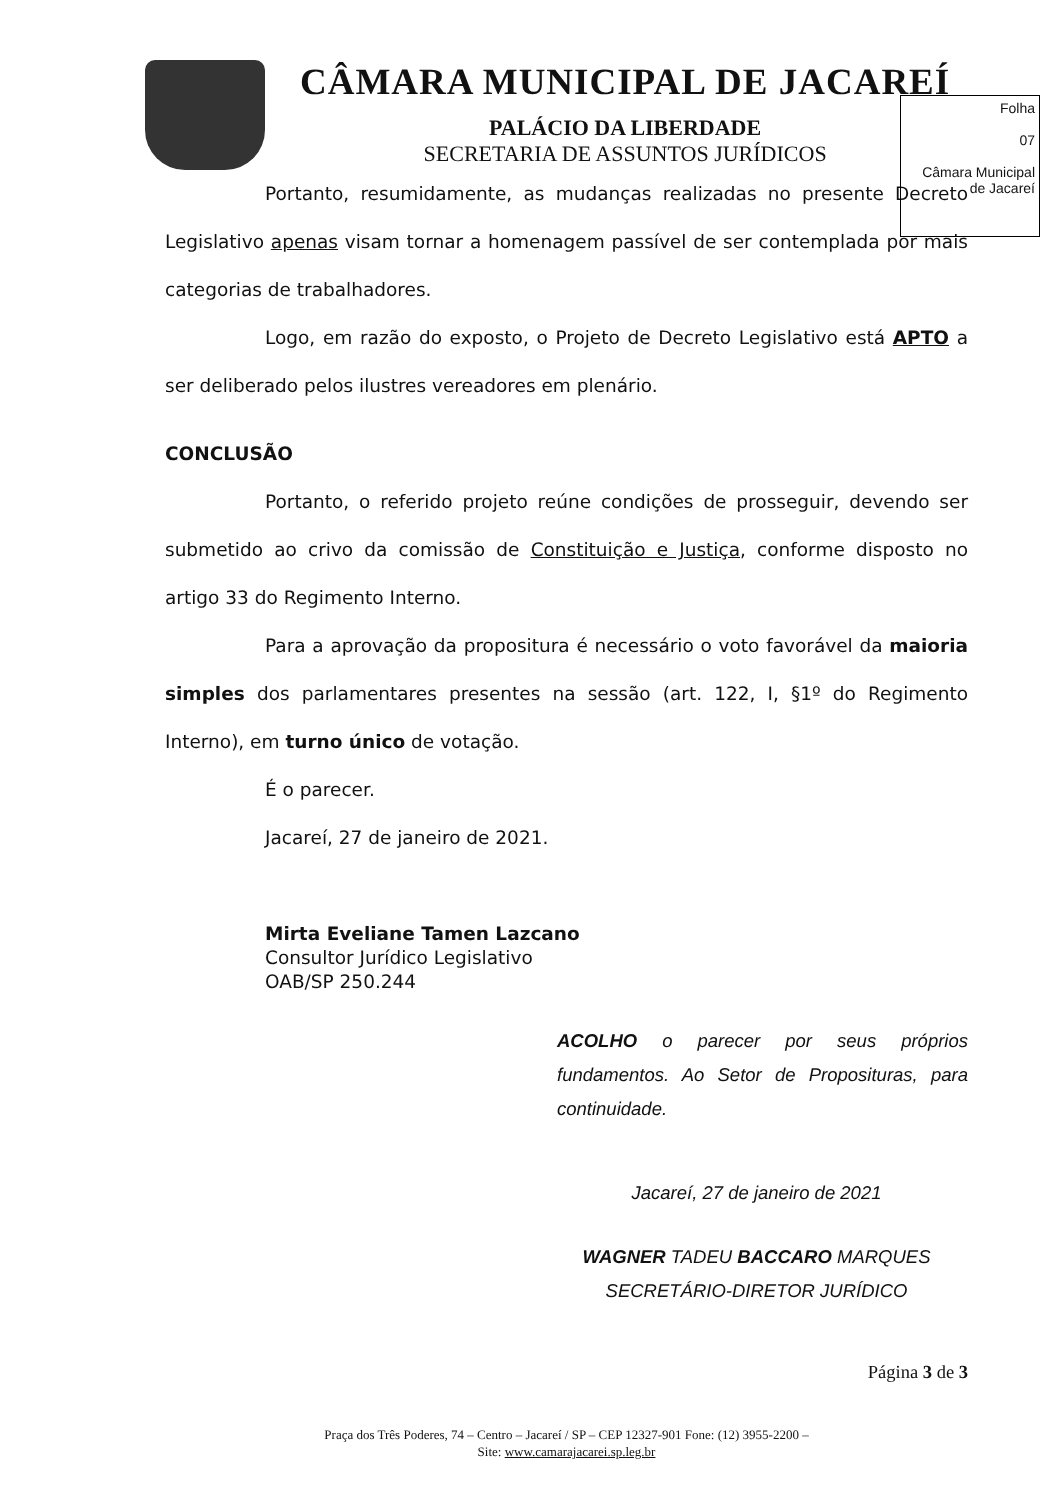CÂMARA MUNICIPAL DE JACAREÍ
PALÁCIO DA LIBERDADE
SECRETARIA DE ASSUNTOS JURÍDICOS
Folha
07
Câmara Municipal de Jacareí
Portanto, resumidamente, as mudanças realizadas no presente Decreto Legislativo apenas visam tornar a homenagem passível de ser contemplada por mais categorias de trabalhadores.
Logo, em razão do exposto, o Projeto de Decreto Legislativo está APTO a ser deliberado pelos ilustres vereadores em plenário.
CONCLUSÃO
Portanto, o referido projeto reúne condições de prosseguir, devendo ser submetido ao crivo da comissão de Constituição e Justiça, conforme disposto no artigo 33 do Regimento Interno.
Para a aprovação da propositura é necessário o voto favorável da maioria simples dos parlamentares presentes na sessão (art. 122, I, §1º do Regimento Interno), em turno único de votação.
É o parecer.
Jacareí, 27 de janeiro de 2021.
Mirta Eveliane Tamen Lazcano
Consultor Jurídico Legislativo
OAB/SP 250.244
ACOLHO o parecer por seus próprios fundamentos. Ao Setor de Proposituras, para continuidade.
Jacareí, 27 de janeiro de 2021
WAGNER TADEU BACCARO MARQUES
SECRETÁRIO-DIRETOR JURÍDICO
Página 3 de 3
Praça dos Três Poderes, 74 – Centro – Jacareí / SP – CEP 12327-901 Fone: (12) 3955-2200 –
Site: www.camarajacarei.sp.leg.br